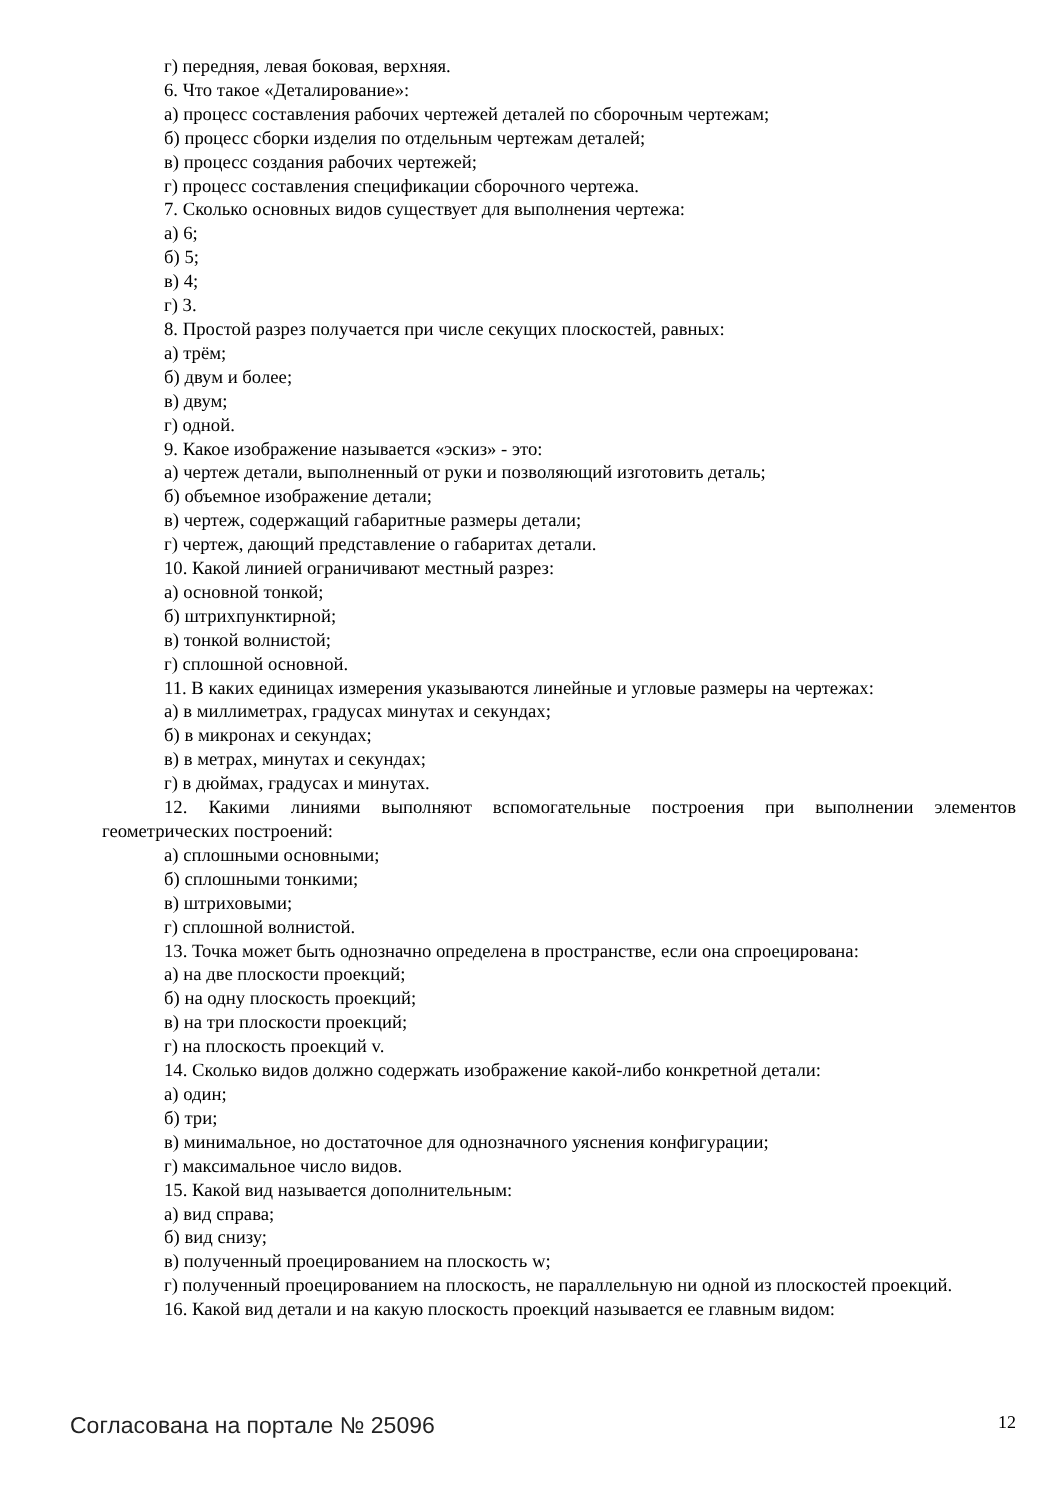г) передняя, левая боковая, верхняя.
6. Что такое «Деталирование»:
а) процесс составления рабочих чертежей деталей по сборочным чертежам;
б) процесс сборки изделия по отдельным чертежам деталей;
в) процесс создания рабочих чертежей;
г) процесс составления спецификации сборочного чертежа.
7. Сколько основных видов существует для выполнения чертежа:
а) 6;
б) 5;
в) 4;
г) 3.
8. Простой разрез получается при числе секущих плоскостей, равных:
а) трём;
б) двум и более;
в) двум;
г) одной.
9. Какое изображение называется «эскиз» - это:
а) чертеж детали, выполненный от руки и позволяющий изготовить деталь;
б) объемное изображение детали;
в) чертеж, содержащий габаритные размеры детали;
г) чертеж, дающий представление о габаритах детали.
10. Какой линией ограничивают местный разрез:
а) основной тонкой;
б) штрихпунктирной;
в) тонкой волнистой;
г) сплошной основной.
11. В каких единицах измерения указываются линейные и угловые размеры на чертежах:
а) в миллиметрах, градусах минутах и секундах;
б) в микронах и секундах;
в) в метрах, минутах и секундах;
г) в дюймах, градусах и минутах.
12. Какими линиями выполняют вспомогательные построения при выполнении элементов геометрических построений:
а) сплошными основными;
б) сплошными тонкими;
в) штриховыми;
г) сплошной волнистой.
13. Точка может быть однозначно определена в пространстве, если она спроецирована:
а) на две плоскости проекций;
б) на одну плоскость проекций;
в) на три плоскости проекций;
г) на плоскость проекций v.
14. Сколько видов должно содержать изображение какой-либо конкретной детали:
а) один;
б) три;
в) минимальное, но достаточное для однозначного уяснения конфигурации;
г) максимальное число видов.
15. Какой вид называется дополнительным:
а) вид справа;
б) вид снизу;
в) полученный проецированием на плоскость w;
г) полученный проецированием на плоскость, не параллельную ни одной из плоскостей проекций.
16. Какой вид детали и на какую плоскость проекций называется ее главным видом:
Согласована на портале № 25096 12